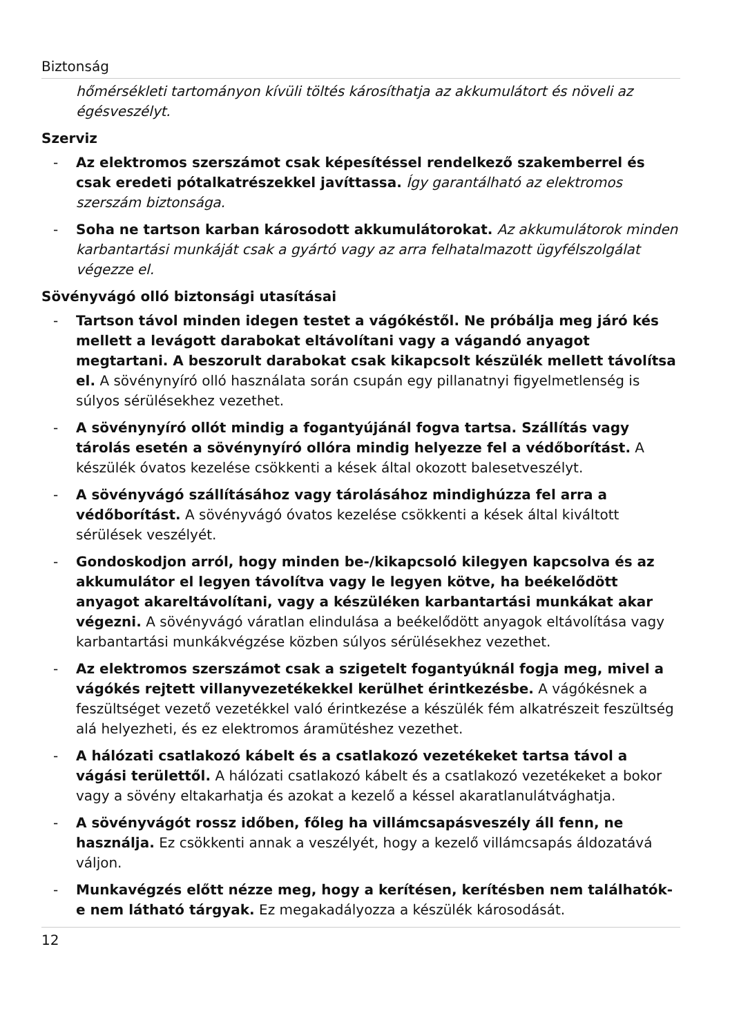Biztonság
hőmérsékleti tartományon kívüli töltés károsíthatja az akkumulátort és növeli az égésveszélyt.
Szerviz
- Az elektromos szerszámot csak képesítéssel rendelkező szakemberrel és csak eredeti pótalkatrészekkel javíttassa. Így garantálható az elektromos szerszám biztonsága.
- Soha ne tartson karban károsodott akkumulátorokat. Az akkumulátorok minden karbantartási munkáját csak a gyártó vagy az arra felhatalmazott ügyfélszolgálat végezze el.
Sövényvágó olló biztonsági utasításai
- Tartson távol minden idegen testet a vágókéstől. Ne próbálja meg járó kés mellett a levágott darabokat eltávolítani vagy a vágandó anyagot megtartani. A beszorult darabokat csak kikapcsolt készülék mellett távolítsa el. A sövénynyíró olló használata során csupán egy pillanatnyi figyelmetlenség is súlyos sérülésekhez vezethet.
- A sövénynyíró ollót mindig a fogantyújánál fogva tartsa. Szállítás vagy tárolás esetén a sövénynyíró ollóra mindig helyezze fel a védőborítást. A készülék óvatos kezelése csökkenti a kések által okozott balesetveszélyt.
- A sövényvágó szállításához vagy tárolásához mindighúzza fel arra a védőborítást. A sövényvágó óvatos kezelése csökkenti a kések által kiváltott sérülések veszélyét.
- Gondoskodjon arról, hogy minden be-/kikapcsoló kilegyen kapcsolva és az akkumulátor el legyen távolítva vagy le legyen kötve, ha beékelődött anyagot akareltávolítani, vagy a készüléken karbantartási munkákat akar végezni. A sövényvágó váratlan elindulása a beékelődött anyagok eltávolítása vagy karbantartási munkákvégzése közben súlyos sérülésekhez vezethet.
- Az elektromos szerszámot csak a szigetelt fogantyúknál fogja meg, mivel a vágókés rejtett villanyvezetékekkel kerülhet érintkezésbe. A vágókésnek a feszültséget vezető vezetékkel való érintkezése a készülék fém alkatrészeit feszültség alá helyezheti, és ez elektromos áramütéshez vezethet.
- A hálózati csatlakozó kábelt és a csatlakozó vezetékeket tartsa távol a vágási területtől. A hálózati csatlakozó kábelt és a csatlakozó vezetékeket a bokor vagy a sövény eltakarhatja és azokat a kezelő a késsel akaratlanulátvághatja.
- A sövényvágót rossz időben, főleg ha villámcsapásveszély áll fenn, ne használja. Ez csökkenti annak a veszélyét, hogy a kezelő villámcsapás áldozatává váljon.
- Munkavégzés előtt nézze meg, hogy a kerítésen, kerítésben nem találhatók-e nem látható tárgyak. Ez megakadályozza a készülék károsodását.
12